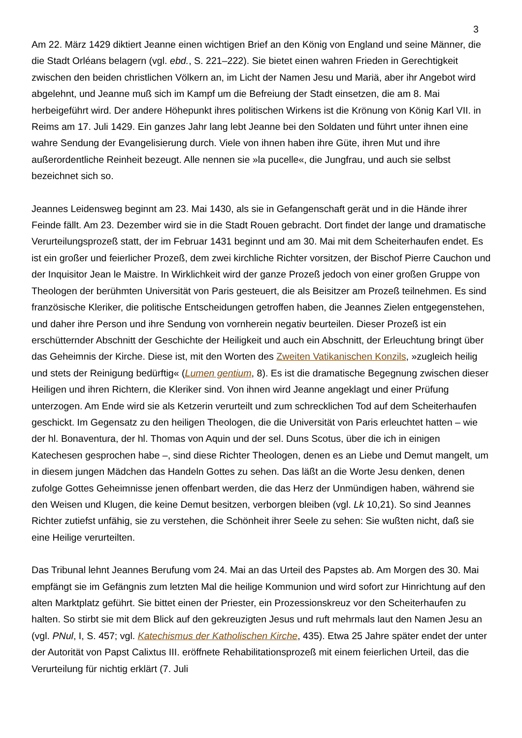3
Am 22. März 1429 diktiert Jeanne einen wichtigen Brief an den König von England und seine Männer, die die Stadt Orléans belagern (vgl. ebd., S. 221–222). Sie bietet einen wahren Frieden in Gerechtigkeit zwischen den beiden christlichen Völkern an, im Licht der Namen Jesu und Mariä, aber ihr Angebot wird abgelehnt, und Jeanne muß sich im Kampf um die Befreiung der Stadt einsetzen, die am 8. Mai herbeigeführt wird. Der andere Höhepunkt ihres politischen Wirkens ist die Krönung von König Karl VII. in Reims am 17. Juli 1429. Ein ganzes Jahr lang lebt Jeanne bei den Soldaten und führt unter ihnen eine wahre Sendung der Evangelisierung durch. Viele von ihnen haben ihre Güte, ihren Mut und ihre außerordentliche Reinheit bezeugt. Alle nennen sie »la pucelle«, die Jungfrau, und auch sie selbst bezeichnet sich so.
Jeannes Leidensweg beginnt am 23. Mai 1430, als sie in Gefangenschaft gerät und in die Hände ihrer Feinde fällt. Am 23. Dezember wird sie in die Stadt Rouen gebracht. Dort findet der lange und dramatische Verurteilungsprozeß statt, der im Februar 1431 beginnt und am 30. Mai mit dem Scheiterhaufen endet. Es ist ein großer und feierlicher Prozeß, dem zwei kirchliche Richter vorsitzen, der Bischof Pierre Cauchon und der Inquisitor Jean le Maistre. In Wirklichkeit wird der ganze Prozeß jedoch von einer großen Gruppe von Theologen der berühmten Universität von Paris gesteuert, die als Beisitzer am Prozeß teilnehmen. Es sind französische Kleriker, die politische Entscheidungen getroffen haben, die Jeannes Zielen entgegenstehen, und daher ihre Person und ihre Sendung von vornherein negativ beurteilen. Dieser Prozeß ist ein erschütternder Abschnitt der Geschichte der Heiligkeit und auch ein Abschnitt, der Erleuchtung bringt über das Geheimnis der Kirche. Diese ist, mit den Worten des Zweiten Vatikanischen Konzils, »zugleich heilig und stets der Reinigung bedürftig« (Lumen gentium, 8). Es ist die dramatische Begegnung zwischen dieser Heiligen und ihren Richtern, die Kleriker sind. Von ihnen wird Jeanne angeklagt und einer Prüfung unterzogen. Am Ende wird sie als Ketzerin verurteilt und zum schrecklichen Tod auf dem Scheiterhaufen geschickt. Im Gegensatz zu den heiligen Theologen, die die Universität von Paris erleuchtet hatten – wie der hl. Bonaventura, der hl. Thomas von Aquin und der sel. Duns Scotus, über die ich in einigen Katechesen gesprochen habe –, sind diese Richter Theologen, denen es an Liebe und Demut mangelt, um in diesem jungen Mädchen das Handeln Gottes zu sehen. Das läßt an die Worte Jesu denken, denen zufolge Gottes Geheimnisse jenen offenbart werden, die das Herz der Unmündigen haben, während sie den Weisen und Klugen, die keine Demut besitzen, verborgen bleiben (vgl. Lk 10,21). So sind Jeannes Richter zutiefst unfähig, sie zu verstehen, die Schönheit ihrer Seele zu sehen: Sie wußten nicht, daß sie eine Heilige verurteilten.
Das Tribunal lehnt Jeannes Berufung vom 24. Mai an das Urteil des Papstes ab. Am Morgen des 30. Mai empfängt sie im Gefängnis zum letzten Mal die heilige Kommunion und wird sofort zur Hinrichtung auf den alten Marktplatz geführt. Sie bittet einen der Priester, ein Prozessionskreuz vor den Scheiterhaufen zu halten. So stirbt sie mit dem Blick auf den gekreuzigten Jesus und ruft mehrmals laut den Namen Jesu an (vgl. PNul, I, S. 457; vgl. Katechismus der Katholischen Kirche, 435). Etwa 25 Jahre später endet der unter der Autorität von Papst Calixtus III. eröffnete Rehabilitationsprozeß mit einem feierlichen Urteil, das die Verurteilung für nichtig erklärt (7. Juli